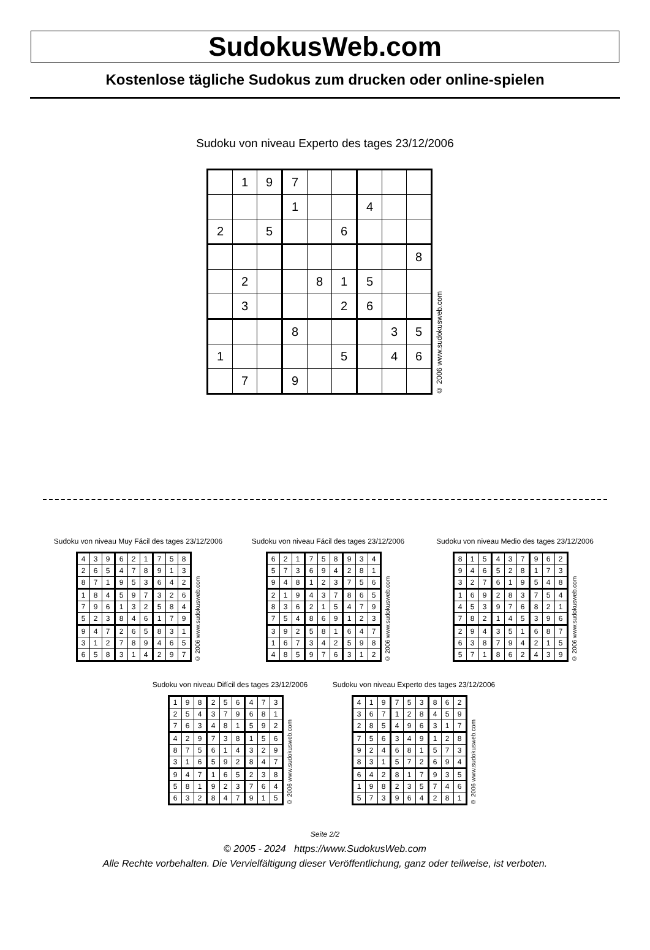SudokusWeb.com
Kostenlose tägliche Sudokus zum drucken oder online-spielen
Sudoku von niveau Experto des tages 23/12/2006
| | 1 | 9 | 7 | | | | | |
| | | | 1 | | | 4 | | |
| 2 | | 5 | | | 6 | | | |
| | | | | | | | | 8 |
| | 2 | | | 8 | 1 | 5 | | |
| | 3 | | | | 2 | 6 | | |
| | | | 8 | | | | 3 | 5 |
| 1 | | | | | 5 | | 4 | 6 |
| | 7 | | 9 | | | | | |
© 2006 www.sudokusweb.com
Sudoku von niveau Muy Fácil des tages 23/12/2006
| 4 | 3 | 9 | 6 | 2 | 1 | 7 | 5 | 8 |
| 2 | 6 | 5 | 4 | 7 | 8 | 9 | 1 | 3 |
| 8 | 7 | 1 | 9 | 5 | 3 | 6 | 4 | 2 |
| 1 | 8 | 4 | 5 | 9 | 7 | 3 | 2 | 6 |
| 7 | 9 | 6 | 1 | 3 | 2 | 5 | 8 | 4 |
| 5 | 2 | 3 | 8 | 4 | 6 | 1 | 7 | 9 |
| 9 | 4 | 7 | 2 | 6 | 5 | 8 | 3 | 1 |
| 3 | 1 | 2 | 7 | 8 | 9 | 4 | 6 | 5 |
| 6 | 5 | 8 | 3 | 1 | 4 | 2 | 9 | 7 |
© 2006 www.sudokusweb.com
Sudoku von niveau Fácil des tages 23/12/2006
| 6 | 2 | 1 | 7 | 5 | 8 | 9 | 3 | 4 |
| 5 | 7 | 3 | 6 | 9 | 4 | 2 | 8 | 1 |
| 9 | 4 | 8 | 1 | 2 | 3 | 7 | 5 | 6 |
| 2 | 1 | 9 | 4 | 3 | 7 | 8 | 6 | 5 |
| 8 | 3 | 6 | 2 | 1 | 5 | 4 | 7 | 9 |
| 7 | 5 | 4 | 8 | 6 | 9 | 1 | 2 | 3 |
| 3 | 9 | 2 | 5 | 8 | 1 | 6 | 4 | 7 |
| 1 | 6 | 7 | 3 | 4 | 2 | 5 | 9 | 8 |
| 4 | 8 | 5 | 9 | 7 | 6 | 3 | 1 | 2 |
© 2006 www.sudokusweb.com
Sudoku von niveau Medio des tages 23/12/2006
| 8 | 1 | 5 | 4 | 3 | 7 | 9 | 6 | 2 |
| 9 | 4 | 6 | 5 | 2 | 8 | 1 | 7 | 3 |
| 3 | 2 | 7 | 6 | 1 | 9 | 5 | 4 | 8 |
| 1 | 6 | 9 | 2 | 8 | 3 | 7 | 5 | 4 |
| 4 | 5 | 3 | 9 | 7 | 6 | 8 | 2 | 1 |
| 7 | 8 | 2 | 1 | 4 | 5 | 3 | 9 | 6 |
| 2 | 9 | 4 | 3 | 5 | 1 | 6 | 8 | 7 |
| 6 | 3 | 8 | 7 | 9 | 4 | 2 | 1 | 5 |
| 5 | 7 | 1 | 8 | 6 | 2 | 4 | 3 | 9 |
© 2006 www.sudokusweb.com
Sudoku von niveau Difícil des tages 23/12/2006
| 1 | 9 | 8 | 2 | 5 | 6 | 4 | 7 | 3 |
| 2 | 5 | 4 | 3 | 7 | 9 | 6 | 8 | 1 |
| 7 | 6 | 3 | 4 | 8 | 1 | 5 | 9 | 2 |
| 4 | 2 | 9 | 7 | 3 | 8 | 1 | 5 | 6 |
| 8 | 7 | 5 | 6 | 1 | 4 | 3 | 2 | 9 |
| 3 | 1 | 6 | 5 | 9 | 2 | 8 | 4 | 7 |
| 9 | 4 | 7 | 1 | 6 | 5 | 2 | 3 | 8 |
| 5 | 8 | 1 | 9 | 2 | 3 | 7 | 6 | 4 |
| 6 | 3 | 2 | 8 | 4 | 7 | 9 | 1 | 5 |
© 2006 www.sudokusweb.com
Sudoku von niveau Experto des tages 23/12/2006
| 4 | 1 | 9 | 7 | 5 | 3 | 8 | 6 | 2 |
| 3 | 6 | 7 | 1 | 2 | 8 | 4 | 5 | 9 |
| 2 | 8 | 5 | 4 | 9 | 6 | 3 | 1 | 7 |
| 7 | 5 | 6 | 3 | 4 | 9 | 1 | 2 | 8 |
| 9 | 2 | 4 | 6 | 8 | 1 | 5 | 7 | 3 |
| 8 | 3 | 1 | 5 | 7 | 2 | 6 | 9 | 4 |
| 6 | 4 | 2 | 8 | 1 | 7 | 9 | 3 | 5 |
| 1 | 9 | 8 | 2 | 3 | 5 | 7 | 4 | 6 |
| 5 | 7 | 3 | 9 | 6 | 4 | 2 | 8 | 1 |
© 2006 www.sudokusweb.com
Seite 2/2
© 2005 - 2024 https://www.SudokusWeb.com
Alle Rechte vorbehalten. Die Vervielfältigung dieser Veröffentlichung, ganz oder teilweise, ist verboten.